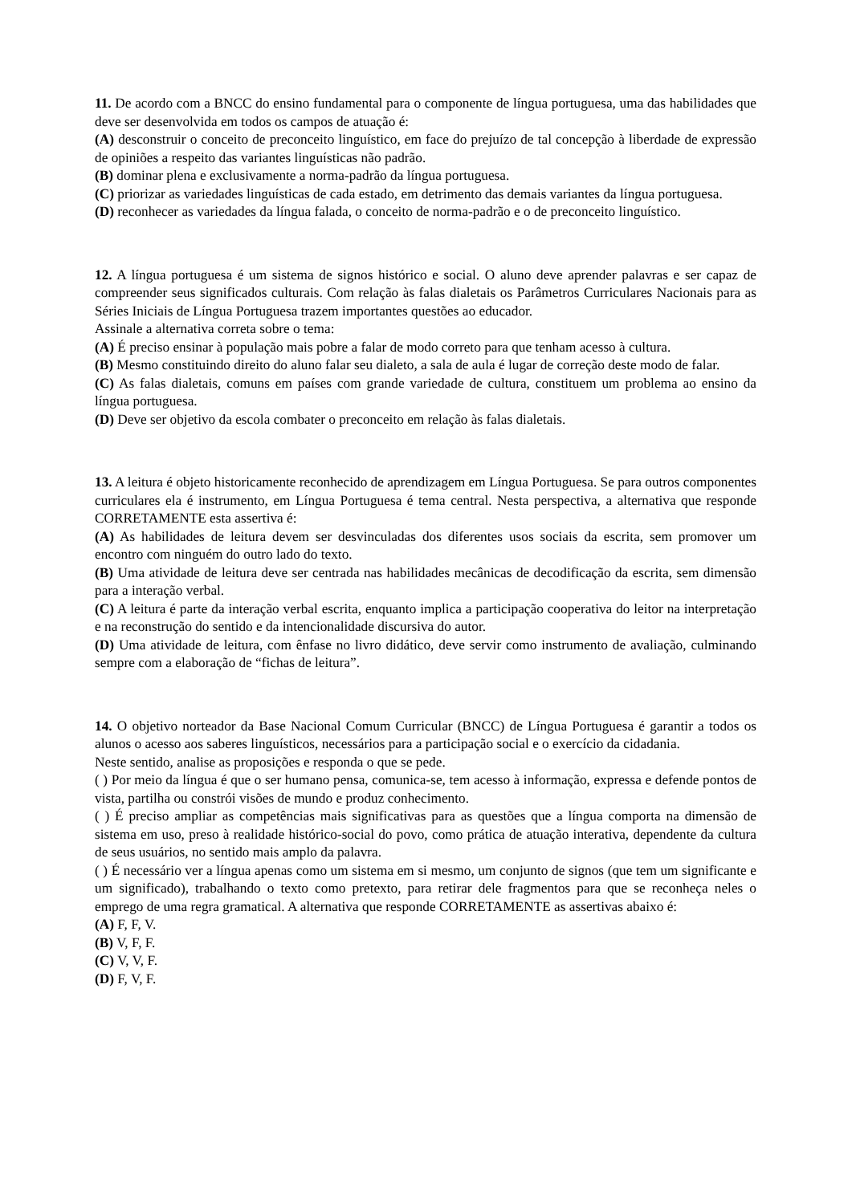11. De acordo com a BNCC do ensino fundamental para o componente de língua portuguesa, uma das habilidades que deve ser desenvolvida em todos os campos de atuação é:
(A) desconstruir o conceito de preconceito linguístico, em face do prejuízo de tal concepção à liberdade de expressão de opiniões a respeito das variantes linguísticas não padrão.
(B) dominar plena e exclusivamente a norma-padrão da língua portuguesa.
(C) priorizar as variedades linguísticas de cada estado, em detrimento das demais variantes da língua portuguesa.
(D) reconhecer as variedades da língua falada, o conceito de norma-padrão e o de preconceito linguístico.
12. A língua portuguesa é um sistema de signos histórico e social. O aluno deve aprender palavras e ser capaz de compreender seus significados culturais. Com relação às falas dialetais os Parâmetros Curriculares Nacionais para as Séries Iniciais de Língua Portuguesa trazem importantes questões ao educador.
Assinale a alternativa correta sobre o tema:
(A) É preciso ensinar à população mais pobre a falar de modo correto para que tenham acesso à cultura.
(B) Mesmo constituindo direito do aluno falar seu dialeto, a sala de aula é lugar de correção deste modo de falar.
(C) As falas dialetais, comuns em países com grande variedade de cultura, constituem um problema ao ensino da língua portuguesa.
(D) Deve ser objetivo da escola combater o preconceito em relação às falas dialetais.
13. A leitura é objeto historicamente reconhecido de aprendizagem em Língua Portuguesa. Se para outros componentes curriculares ela é instrumento, em Língua Portuguesa é tema central. Nesta perspectiva, a alternativa que responde CORRETAMENTE esta assertiva é:
(A) As habilidades de leitura devem ser desvinculadas dos diferentes usos sociais da escrita, sem promover um encontro com ninguém do outro lado do texto.
(B) Uma atividade de leitura deve ser centrada nas habilidades mecânicas de decodificação da escrita, sem dimensão para a interação verbal.
(C) A leitura é parte da interação verbal escrita, enquanto implica a participação cooperativa do leitor na interpretação e na reconstrução do sentido e da intencionalidade discursiva do autor.
(D) Uma atividade de leitura, com ênfase no livro didático, deve servir como instrumento de avaliação, culminando sempre com a elaboração de “fichas de leitura”.
14. O objetivo norteador da Base Nacional Comum Curricular (BNCC) de Língua Portuguesa é garantir a todos os alunos o acesso aos saberes linguísticos, necessários para a participação social e o exercício da cidadania.
Neste sentido, analise as proposições e responda o que se pede.
( ) Por meio da língua é que o ser humano pensa, comunica-se, tem acesso à informação, expressa e defende pontos de vista, partilha ou constrói visões de mundo e produz conhecimento.
( ) É preciso ampliar as competências mais significativas para as questões que a língua comporta na dimensão de sistema em uso, preso à realidade histórico-social do povo, como prática de atuação interativa, dependente da cultura de seus usuários, no sentido mais amplo da palavra.
( ) É necessário ver a língua apenas como um sistema em si mesmo, um conjunto de signos (que tem um significante e um significado), trabalhando o texto como pretexto, para retirar dele fragmentos para que se reconheça neles o emprego de uma regra gramatical. A alternativa que responde CORRETAMENTE as assertivas abaixo é:
(A) F, F, V.
(B) V, F, F.
(C) V, V, F.
(D) F, V, F.